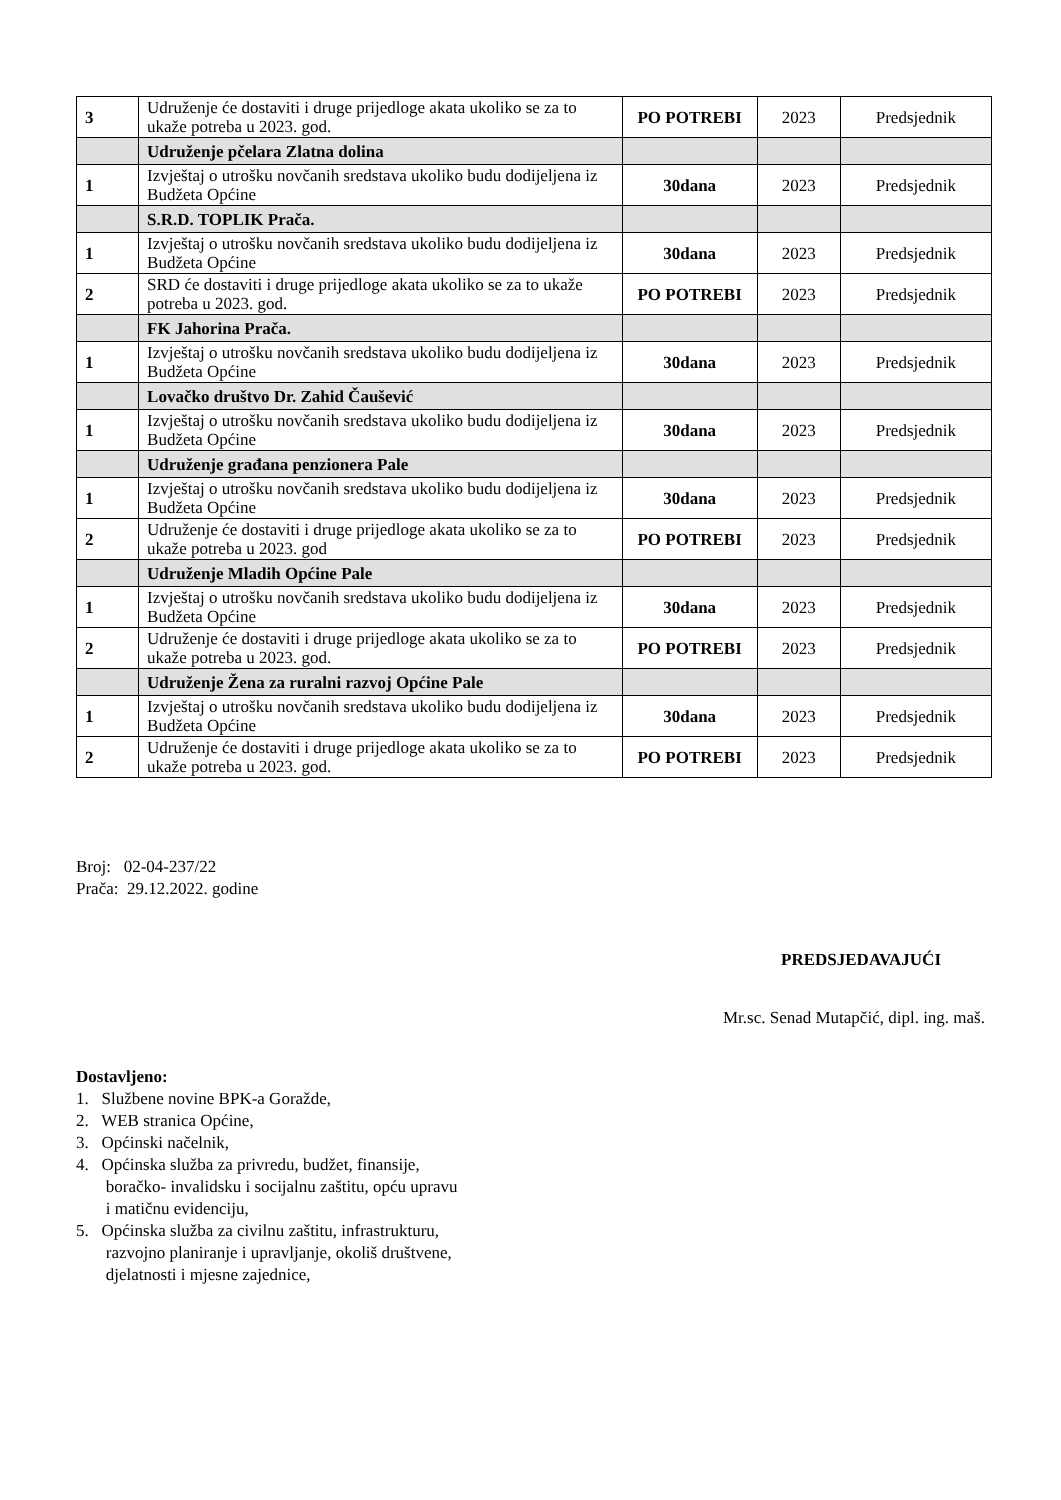| 3 | Udruženje će dostaviti i druge prijedloge akata ukoliko se za to ukaže potreba u 2023. god. | PO POTREBI | 2023 | Predsjednik |
| | Udruženje pčelara Zlatna dolina | | | |
| 1 | Izvještaj o utrošku novčanih sredstava ukoliko budu dodijeljena iz Budžeta Općine | 30dana | 2023 | Predsjednik |
| | S.R.D. TOPLIK Prača. | | | |
| 1 | Izvještaj o utrošku novčanih sredstava ukoliko budu dodijeljena iz Budžeta Općine | 30dana | 2023 | Predsjednik |
| 2 | SRD će dostaviti i druge prijedloge akata ukoliko se za to ukaže potreba u 2023. god. | PO POTREBI | 2023 | Predsjednik |
| | FK Jahorina Prača. | | | |
| 1 | Izvještaj o utrošku novčanih sredstava ukoliko budu dodijeljena iz Budžeta Općine | 30dana | 2023 | Predsjednik |
| | Lovačko društvo Dr. Zahid Čaušević | | | |
| 1 | Izvještaj o utrošku novčanih sredstava ukoliko budu dodijeljena iz Budžeta Općine | 30dana | 2023 | Predsjednik |
| | Udruženje građana penzionera Pale | | | |
| 1 | Izvještaj o utrošku novčanih sredstava ukoliko budu dodijeljena iz Budžeta Općine | 30dana | 2023 | Predsjednik |
| 2 | Udruženje će dostaviti i druge prijedloge akata ukoliko se za to ukaže potreba u 2023. god | PO POTREBI | 2023 | Predsjednik |
| | Udruženje Mladih Općine Pale | | | |
| 1 | Izvještaj o utrošku novčanih sredstava ukoliko budu dodijeljena iz Budžeta Općine | 30dana | 2023 | Predsjednik |
| 2 | Udruženje će dostaviti i druge prijedloge akata ukoliko se za to ukaže potreba u 2023. god. | PO POTREBI | 2023 | Predsjednik |
| | Udruženje Žena za ruralni razvoj Općine Pale | | | |
| 1 | Izvještaj o utrošku novčanih sredstava ukoliko budu dodijeljena iz Budžeta Općine | 30dana | 2023 | Predsjednik |
| 2 | Udruženje će dostaviti i druge prijedloge akata ukoliko se za to ukaže potreba u 2023. god. | PO POTREBI | 2023 | Predsjednik |
Broj: 02-04-237/22
Prača: 29.12.2022. godine
PREDSJEDAVAJUĆI
Mr.sc. Senad Mutapčić, dipl. ing. maš.
Dostavljeno:
1. Službene novine BPK-a Goražde,
2. WEB stranica Općine,
3. Općinski načelnik,
4. Općinska služba za privredu, budžet, finansije,
boračko- invalidsku i socijalnu zaštitu, opću upravu
i matičnu evidenciju,
5. Općinska služba za civilnu zaštitu, infrastrukturu,
razvojno planiranje i upravljanje, okoliš društvene,
djelatnosti i mjesne zajednice,